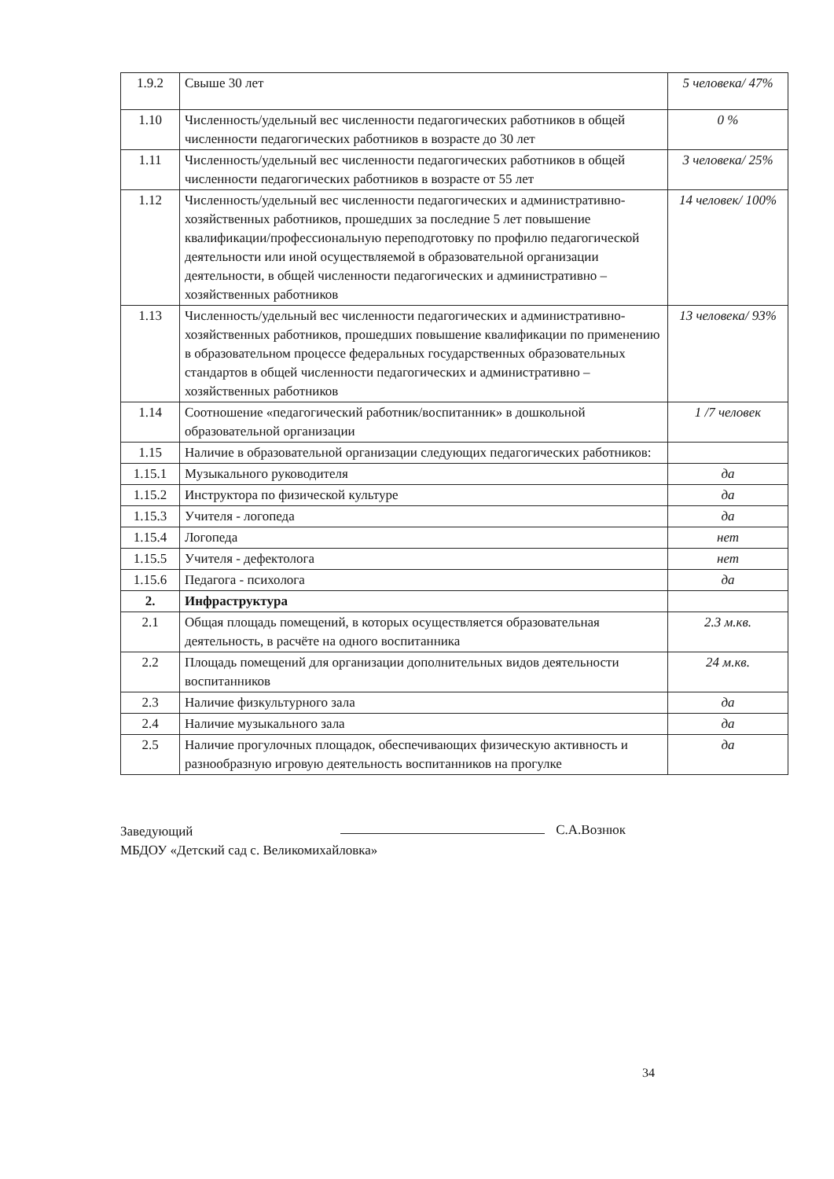| 1.9.2 | Свыше 30 лет | 5 человека/ 47% |
| 1.10 | Численность/удельный вес численности педагогических работников в общей численности педагогических работников в возрасте до 30 лет | 0 % |
| 1.11 | Численность/удельный вес численности педагогических работников в общей численности педагогических работников в возрасте от 55 лет | 3 человека/ 25% |
| 1.12 | Численность/удельный вес численности педагогических и административно-хозяйственных работников, прошедших за последние 5 лет повышение квалификации/профессиональную переподготовку по профилю педагогической деятельности или иной осуществляемой в образовательной организации деятельности, в общей численности педагогических и административно – хозяйственных работников | 14 человек/ 100% |
| 1.13 | Численность/удельный вес численности педагогических и административно-хозяйственных работников, прошедших повышение квалификации по применению в образовательном процессе федеральных государственных образовательных стандартов в общей численности педагогических и административно – хозяйственных работников | 13 человека/ 93% |
| 1.14 | Соотношение «педагогический работник/воспитанник» в дошкольной образовательной организации | 1 /7 человек |
| 1.15 | Наличие в образовательной организации следующих педагогических работников: | |
| 1.15.1 | Музыкального руководителя | да |
| 1.15.2 | Инструктора по физической культуре | да |
| 1.15.3 | Учителя - логопеда | да |
| 1.15.4 | Логопеда | нет |
| 1.15.5 | Учителя - дефектолога | нет |
| 1.15.6 | Педагога - психолога | да |
| 2. | Инфраструктура | |
| 2.1 | Общая площадь помещений, в которых осуществляется образовательная деятельность, в расчёте на одного воспитанника | 2.3 м.кв. |
| 2.2 | Площадь помещений для организации дополнительных видов деятельности воспитанников | 24 м.кв. |
| 2.3 | Наличие физкультурного зала | да |
| 2.4 | Наличие музыкального зала | да |
| 2.5 | Наличие прогулочных площадок, обеспечивающих физическую активность и разнообразную игровую деятельность воспитанников на прогулке | да |
Заведующий
МБДОУ «Детский сад с. Великомихайловка»
С.А.Вознюк
34